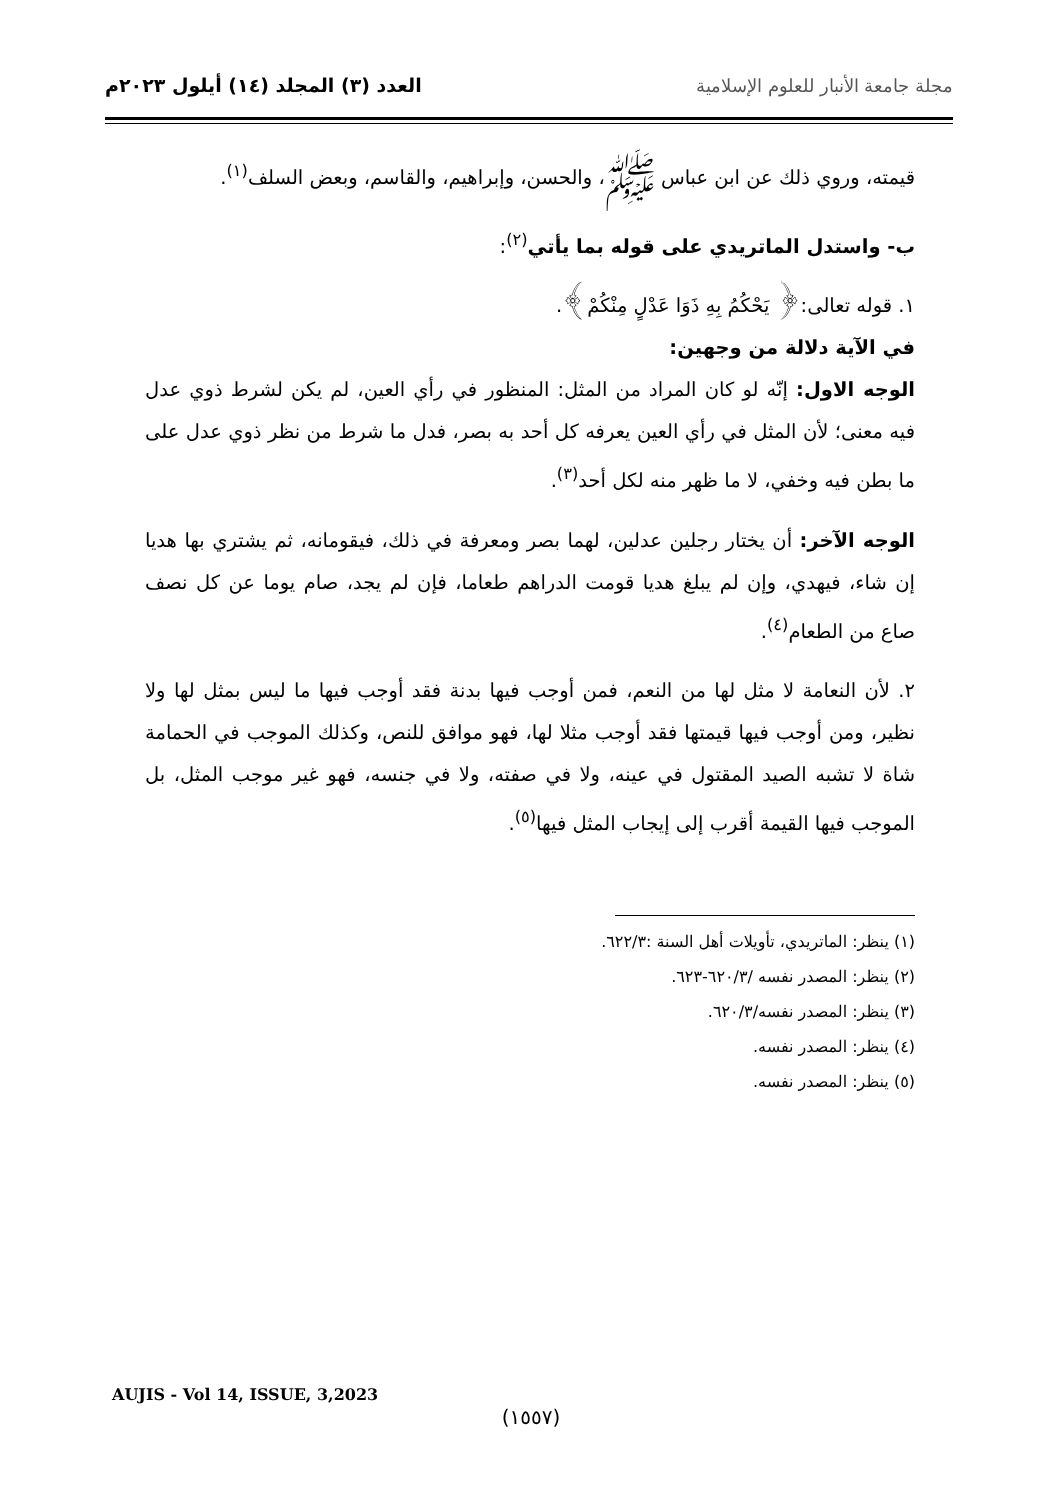مجلة جامعة الأنبار للعلوم الإسلامية
العدد (٣) المجلد (١٤) أيلول ٢٠٢٣م
قيمته، وروي ذلك عن ابن عباس ﷺ، والحسن، وإبراهيم، والقاسم، وبعض السلف<sup>(١)</sup>.
ب- واستدل الماتريدي على قوله بما يأتي<sup>(٢)</sup>:
١. قوله تعالى:﴿ يَحْكُمُ بِهِ ذَوَا عَدْلٍ مِنْكُمْ﴾.
في الآية دلالة من وجهين:
الوجه الاول: إنّه لو كان المراد من المثل: المنظور في رأي العين، لم يكن لشرط ذوي عدل فيه معنى؛ لأن المثل في رأي العين يعرفه كل أحد به بصر، فدل ما شرط من نظر ذوي عدل على ما بطن فيه وخفي، لا ما ظهر منه لكل أحد<sup>(٣)</sup>.
الوجه الآخر: أن يختار رجلين عدلين، لهما بصر ومعرفة في ذلك، فيقومانه، ثم يشتري بها هديا إن شاء، فيهدي، وإن لم يبلغ هديا قومت الدراهم طعاما، فإن لم يجد، صام يوما عن كل نصف صاع من الطعام<sup>(٤)</sup>.
٢. لأن النعامة لا مثل لها من النعم، فمن أوجب فيها بدنة فقد أوجب فيها ما ليس بمثل لها ولا نظير، ومن أوجب فيها قيمتها فقد أوجب مثلا لها، فهو موافق للنص، وكذلك الموجب في الحمامة شاة لا تشبه الصيد المقتول في عينه، ولا في صفته، ولا في جنسه، فهو غير موجب المثل، بل الموجب فيها القيمة أقرب إلى إيجاب المثل فيها<sup>(٥)</sup>.
(١) ينظر: الماتريدي، تأويلات أهل السنة :٦٢٢/٣.
(٢) ينظر: المصدر نفسه /٦٢٠/٣-٦٢٣.
(٣) ينظر: المصدر نفسه/٦٢٠/٣.
(٤) ينظر: المصدر نفسه.
(٥) ينظر: المصدر نفسه.
AUJIS - Vol 14, ISSUE, 3,2023
(١٥٥٧)